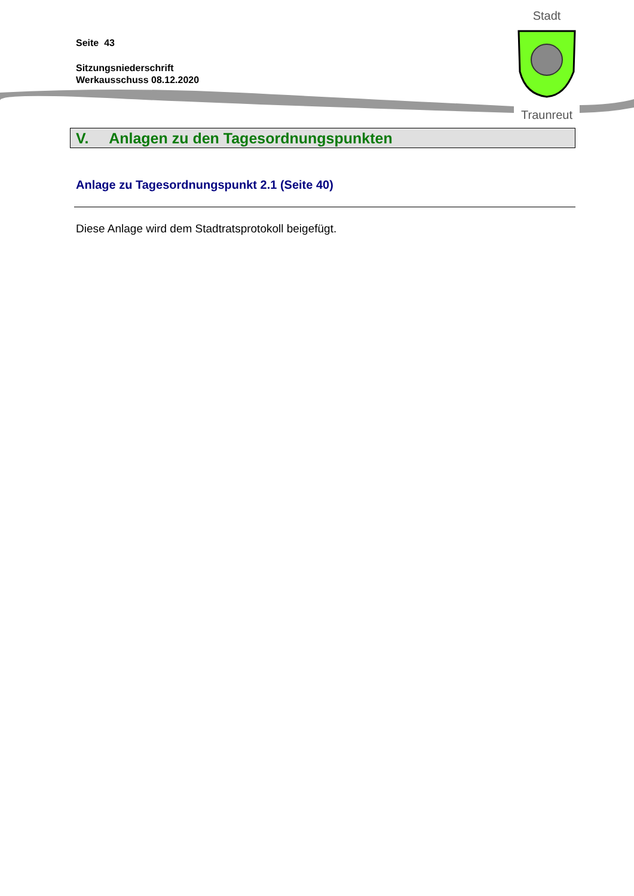Seite 43
Sitzungsniederschrift
Werkausschuss 08.12.2020
Stadt
Traunreut
V. Anlagen zu den Tagesordnungspunkten
Anlage zu Tagesordnungspunkt 2.1 (Seite 40)
Diese Anlage wird dem Stadtratsprotokoll beigefügt.